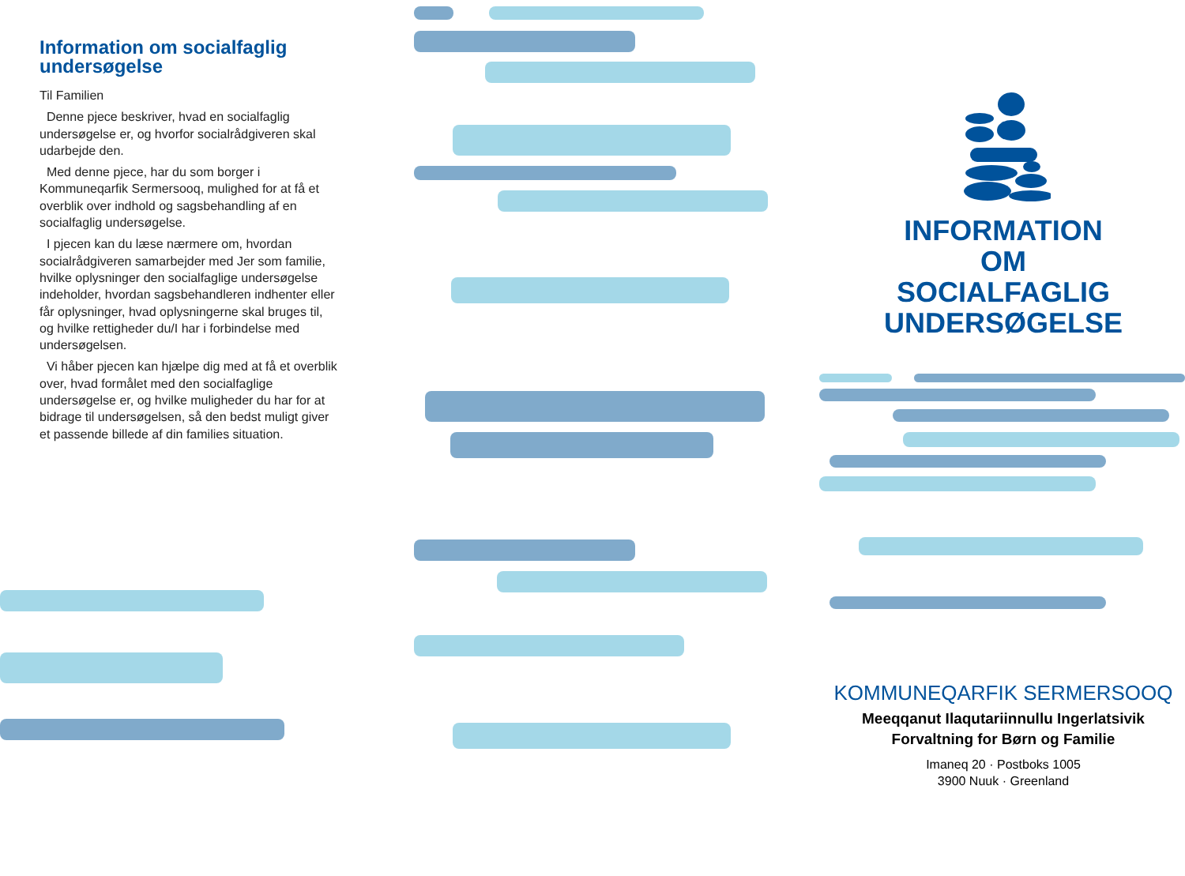Information om socialfaglig undersøgelse
Til Familien
Denne pjece beskriver, hvad en socialfaglig undersøgelse er, og hvorfor socialrådgiveren skal udarbejde den.
Med denne pjece, har du som borger i Kommuneqarfik Sermersooq, mulighed for at få et overblik over indhold og sagsbehandling af en socialfaglig undersøgelse.
I pjecen kan du læse nærmere om, hvordan socialrådgiveren samarbejder med Jer som familie, hvilke oplysninger den socialfaglige undersøgelse indeholder, hvordan sagsbehandleren indhenter eller får oplysninger, hvad oplysningerne skal bruges til, og hvilke rettigheder du/I har i forbindelse med undersøgelsen.
Vi håber pjecen kan hjælpe dig med at få et overblik over, hvad formålet med den socialfaglige undersøgelse er, og hvilke muligheder du har for at bidrage til undersøgelsen, så den bedst muligt giver et passende billede af din families situation.
INFORMATION
OM
SOCIALFAGLIG
UNDERSØGELSE
KOMMUNEQARFIK SERMERSOOQ
Meeqqanut Ilaqutariinnullu Ingerlatsivik
Forvaltning for Børn og Familie
Imaneq 20 · Postboks 1005
3900 Nuuk · Greenland